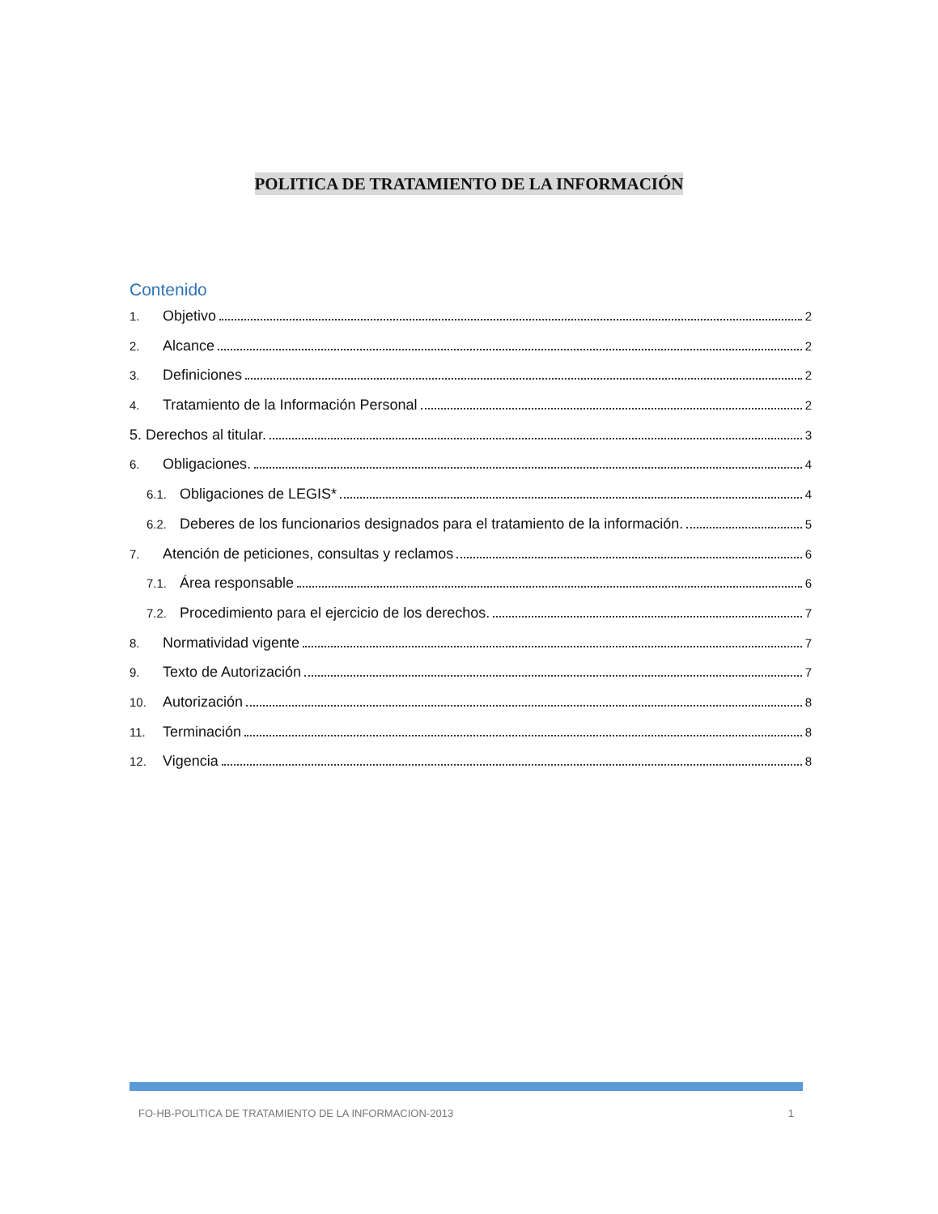POLITICA DE TRATAMIENTO DE LA INFORMACIÓN
Contenido
1. Objetivo 2
2. Alcance 2
3. Definiciones 2
4. Tratamiento de la Información Personal 2
5. Derechos al titular. 3
6. Obligaciones. 4
6.1. Obligaciones de LEGIS* 4
6.2. Deberes de los funcionarios designados para el tratamiento de la información. 5
7. Atención de peticiones, consultas y reclamos 6
7.1. Área responsable 6
7.2. Procedimiento para el ejercicio de los derechos. 7
8. Normatividad vigente 7
9. Texto de Autorización 7
10. Autorización 8
11. Terminación 8
12. Vigencia 8
FO-HB-POLITICA DE TRATAMIENTO DE LA INFORMACION-2013 1